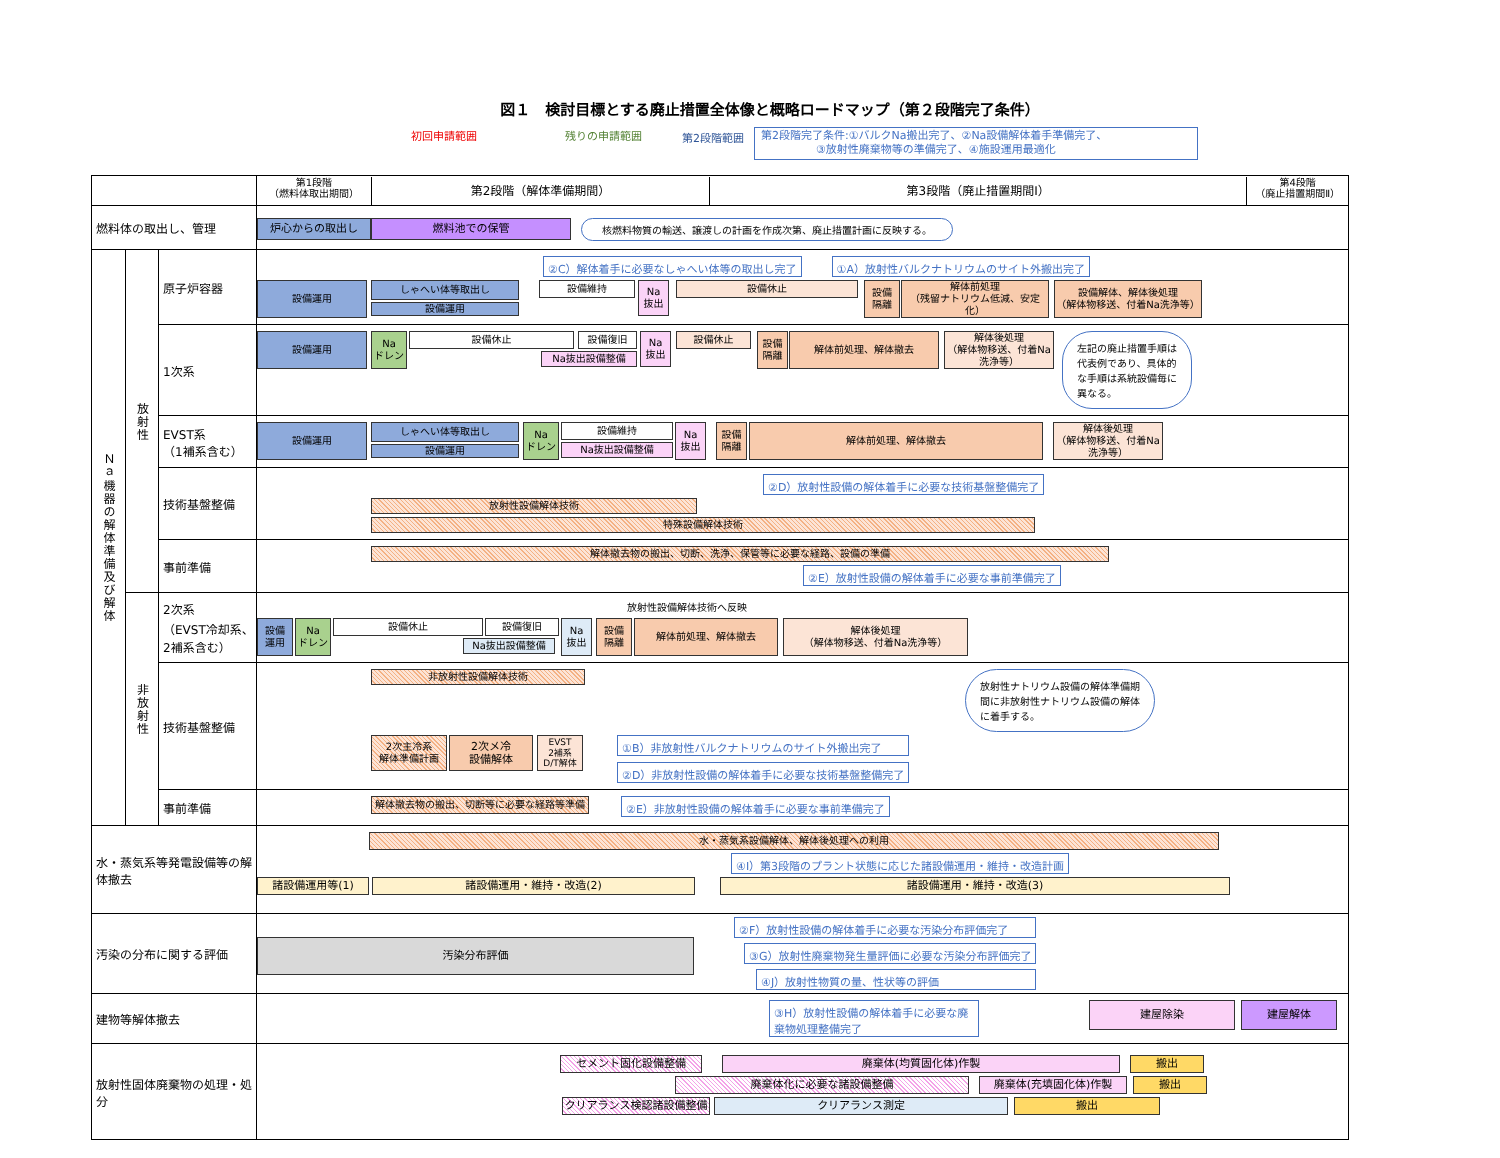図１　検討目標とする廃止措置全体像と概略ロードマップ（第２段階完了条件）
初回申請範囲 残りの申請範囲 第2段階範囲 第2段階完了条件:①バルクNa搬出完了、②Na設備解体着手準備完了、
　　　　　③放射性廃棄物等の準備完了、④施設運用最適化
| | | | 第1段階 （燃料体取出期間） 第2段階（解体準備期間） 第3段階（廃止措置期間Ⅰ） 第4段階 （廃止措置期間Ⅱ） |
| --- | --- | --- | --- |
| 燃料体の取出し、管理 | | | 炉心からの取出し 燃料池での保管 核燃料物質の輸送、譲渡しの計画を作成次第、廃止措置計画に反映する。 |
| Ｎａ機器の解体準備及び解体 | 放射性 | 原子炉容器 | ②C）解体着手に必要なしゃへい体等の取出し完了 ①A）放射性バルクナトリウムのサイト外搬出完了 設備運用 しゃへい体等取出し 設備運用 設備維持 Na 抜出 設備休止 設備 隔離 解体前処理 （残留ナトリウム低減、安定化） 設備解体、解体後処理 （解体物移送、付着Na洗浄等） |
| | | 1次系 | 設備運用 Na ドレン 設備休止 設備復旧 Na抜出設備整備 Na 抜出 設備休止 設備 隔離 解体前処理、解体撤去 解体後処理 （解体物移送、付着Na洗浄等） 左記の廃止措置手順は代表例であり、具体的な手順は系統設備毎に異なる。 |
| | | EVST系 （1補系含む） | 設備運用 しゃへい体等取出し 設備運用 Na ドレン 設備維持 Na抜出設備整備 Na 抜出 設備 隔離 解体前処理、解体撤去 解体後処理 （解体物移送、付着Na洗浄等） |
| | | 技術基盤整備 | ②D）放射性設備の解体着手に必要な技術基盤整備完了 放射性設備解体技術 特殊設備解体技術 |
| | | 事前準備 | 解体撤去物の搬出、切断、洗浄、保管等に必要な経路、設備の準備 ②E）放射性設備の解体着手に必要な事前準備完了 |
| | 非放射性 | 2次系 （EVST冷却系、2補系含む） | 放射性設備解体技術へ反映 設備 運用 Na ドレン 設備休止 設備復旧 Na抜出設備整備 Na 抜出 設備 隔離 解体前処理、解体撤去 解体後処理 （解体物移送、付着Na洗浄等） |
| | | 技術基盤整備 | 非放射性設備解体技術 放射性ナトリウム設備の解体準備期間に非放射性ナトリウム設備の解体に着手する。 2次主冷系 解体準備計画 2次メ冷 設備解体 EVST 2補系 D/T解体 ①B）非放射性バルクナトリウムのサイト外搬出完了 ②D）非放射性設備の解体着手に必要な技術基盤整備完了 |
| | | 事前準備 | 解体撤去物の搬出、切断等に必要な経路等準備 ②E）非放射性設備の解体着手に必要な事前準備完了 |
| 水・蒸気系等発電設備等の解体撤去 | | | 水・蒸気系設備解体、解体後処理への利用 ④I）第3段階のプラント状態に応じた諸設備運用・維持・改造計画 諸設備運用等(1) 諸設備運用・維持・改造(2) 諸設備運用・維持・改造(3) |
| 汚染の分布に関する評価 | | | 汚染分布評価 ②F）放射性設備の解体着手に必要な汚染分布評価完了 ③G）放射性廃棄物発生量評価に必要な汚染分布評価完了 ④J）放射性物質の量、性状等の評価 |
| 建物等解体撤去 | | | ③H）放射性設備の解体着手に必要な廃棄物処理整備完了 建屋除染 建屋解体 |
| 放射性固体廃棄物の処理・処分 | | | セメント固化設備整備 廃棄体(均質固化体)作製 搬出 廃棄体化に必要な諸設備整備 廃棄体(充填固化体)作製 搬出 クリアランス検認諸設備整備 クリアランス測定 搬出 |